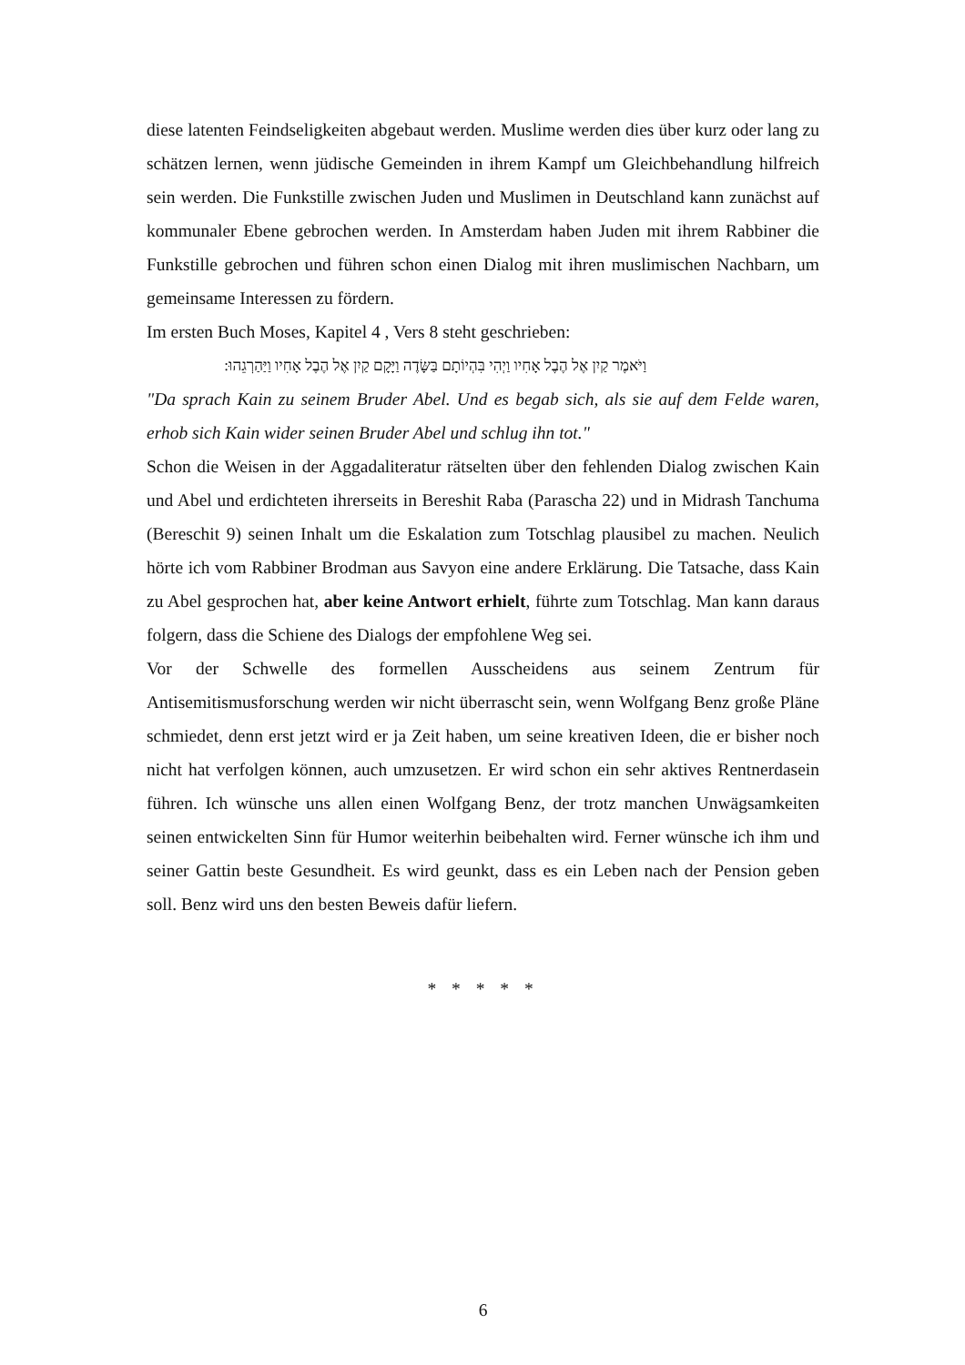diese latenten Feindseligkeiten abgebaut werden. Muslime werden dies über kurz oder lang zu schätzen lernen, wenn jüdische Gemeinden in ihrem Kampf um Gleichbehandlung hilfreich sein werden. Die Funkstille zwischen Juden und Muslimen in Deutschland kann zunächst auf kommunaler Ebene gebrochen werden. In Amsterdam haben Juden mit ihrem Rabbiner die Funkstille gebrochen und führen schon einen Dialog mit ihren muslimischen Nachbarn, um gemeinsame Interessen zu fördern.
Im ersten Buch Moses, Kapitel 4 , Vers 8 steht geschrieben:
וַיֹּאמֶר קַיִן אֶל הֶבֶל אָחִיו וַיְהִי בִּהְיוֹתָם בַּשָּׂדֶה וַיָּקָם קַיִן אֶל הֶבֶל אָחִיו וַיַּהַרְגֵהוּ:
"Da sprach Kain zu seinem Bruder Abel. Und es begab sich, als sie auf dem Felde waren, erhob sich Kain wider seinen Bruder Abel und schlug ihn tot."
Schon die Weisen in der Aggadaliteratur rätselten über den fehlenden Dialog zwischen Kain und Abel und erdichteten ihrerseits in Bereshit Raba (Parascha 22) und in Midrash Tanchuma (Bereschit 9) seinen Inhalt um die Eskalation zum Totschlag plausibel zu machen. Neulich hörte ich vom Rabbiner Brodman aus Savyon eine andere Erklärung. Die Tatsache, dass Kain zu Abel gesprochen hat, aber keine Antwort erhielt, führte zum Totschlag. Man kann daraus folgern, dass die Schiene des Dialogs der empfohlene Weg sei.
Vor der Schwelle des formellen Ausscheidens aus seinem Zentrum für Antisemitismusforschung werden wir nicht überrascht sein, wenn Wolfgang Benz große Pläne schmiedet, denn erst jetzt wird er ja Zeit haben, um seine kreativen Ideen, die er bisher noch nicht hat verfolgen können, auch umzusetzen. Er wird schon ein sehr aktives Rentnerdasein führen. Ich wünsche uns allen einen Wolfgang Benz, der trotz manchen Unwägsamkeiten seinen entwickelten Sinn für Humor weiterhin beibehalten wird. Ferner wünsche ich ihm und seiner Gattin beste Gesundheit. Es wird geunkt, dass es ein Leben nach der Pension geben soll. Benz wird uns den besten Beweis dafür liefern.
* * * * *
6